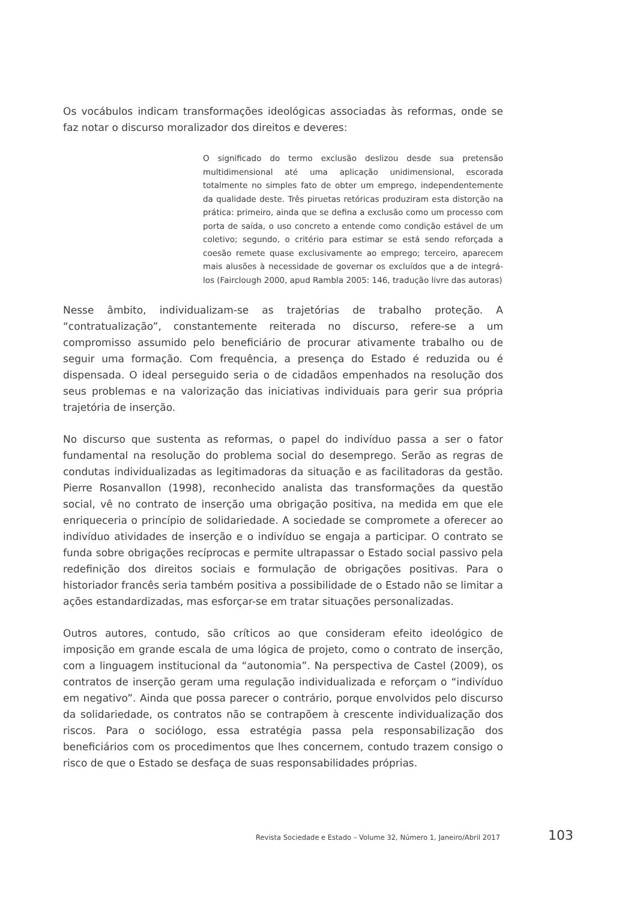Os vocábulos indicam transformações ideológicas associadas às reformas, onde se faz notar o discurso moralizador dos direitos e deveres:
O significado do termo exclusão deslizou desde sua pretensão multidimensional até uma aplicação unidimensional, escorada totalmente no simples fato de obter um emprego, independentemente da qualidade deste. Três piruetas retóricas produziram esta distorção na prática: primeiro, ainda que se defina a exclusão como um processo com porta de saída, o uso concreto a entende como condição estável de um coletivo; segundo, o critério para estimar se está sendo reforçada a coesão remete quase exclusivamente ao emprego; terceiro, aparecem mais alusões à necessidade de governar os excluídos que a de integrá-los (Fairclough 2000, apud Rambla 2005: 146, tradução livre das autoras)
Nesse âmbito, individualizam-se as trajetórias de trabalho proteção. A “contratualização”, constantemente reiterada no discurso, refere-se a um compromisso assumido pelo beneficiário de procurar ativamente trabalho ou de seguir uma formação. Com frequência, a presença do Estado é reduzida ou é dispensada. O ideal perseguido seria o de cidadãos empenhados na resolução dos seus problemas e na valorização das iniciativas individuais para gerir sua própria trajetória de inserção.
No discurso que sustenta as reformas, o papel do indivíduo passa a ser o fator fundamental na resolução do problema social do desemprego. Serão as regras de condutas individualizadas as legitimadoras da situação e as facilitadoras da gestão. Pierre Rosanvallon (1998), reconhecido analista das transformações da questão social, vê no contrato de inserção uma obrigação positiva, na medida em que ele enriqueceria o princípio de solidariedade. A sociedade se compromete a oferecer ao indivíduo atividades de inserção e o indivíduo se engaja a participar. O contrato se funda sobre obrigações recíprocas e permite ultrapassar o Estado social passivo pela redefinição dos direitos sociais e formulação de obrigações positivas. Para o historiador francês seria também positiva a possibilidade de o Estado não se limitar a ações estandardizadas, mas esforçar-se em tratar situações personalizadas.
Outros autores, contudo, são críticos ao que consideram efeito ideológico de imposição em grande escala de uma lógica de projeto, como o contrato de inserção, com a linguagem institucional da “autonomia”. Na perspectiva de Castel (2009), os contratos de inserção geram uma regulação individualizada e reforçam o “indivíduo em negativo”. Ainda que possa parecer o contrário, porque envolvidos pelo discurso da solidariedade, os contratos não se contrapõem à crescente individualização dos riscos. Para o sociólogo, essa estratégia passa pela responsabilização dos beneficiários com os procedimentos que lhes concernem, contudo trazem consigo o risco de que o Estado se desfaça de suas responsabilidades próprias.
Revista Sociedade e Estado – Volume 32, Número 1, Janeiro/Abril 2017 103